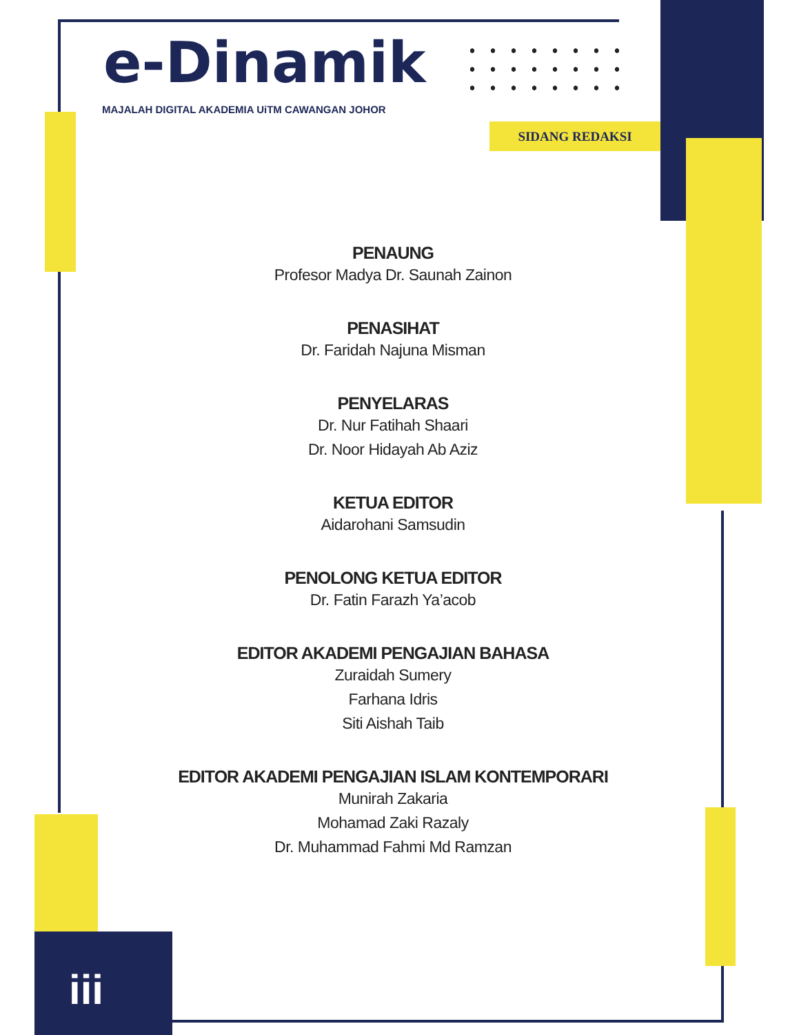e-Dinamik
MAJALAH DIGITAL AKADEMIA UiTM CAWANGAN JOHOR
SIDANG REDAKSI
PENAUNG
Profesor Madya Dr. Saunah Zainon
PENASIHAT
Dr. Faridah Najuna Misman
PENYELARAS
Dr. Nur Fatihah Shaari
Dr. Noor Hidayah Ab Aziz
KETUA EDITOR
Aidarohani Samsudin
PENOLONG KETUA EDITOR
Dr. Fatin Farazh Ya’acob
EDITOR AKADEMI PENGAJIAN BAHASA
Zuraidah Sumery
Farhana Idris
Siti Aishah Taib
EDITOR AKADEMI PENGAJIAN ISLAM KONTEMPORARI
Munirah Zakaria
Mohamad Zaki Razaly
Dr. Muhammad Fahmi Md Ramzan
iii